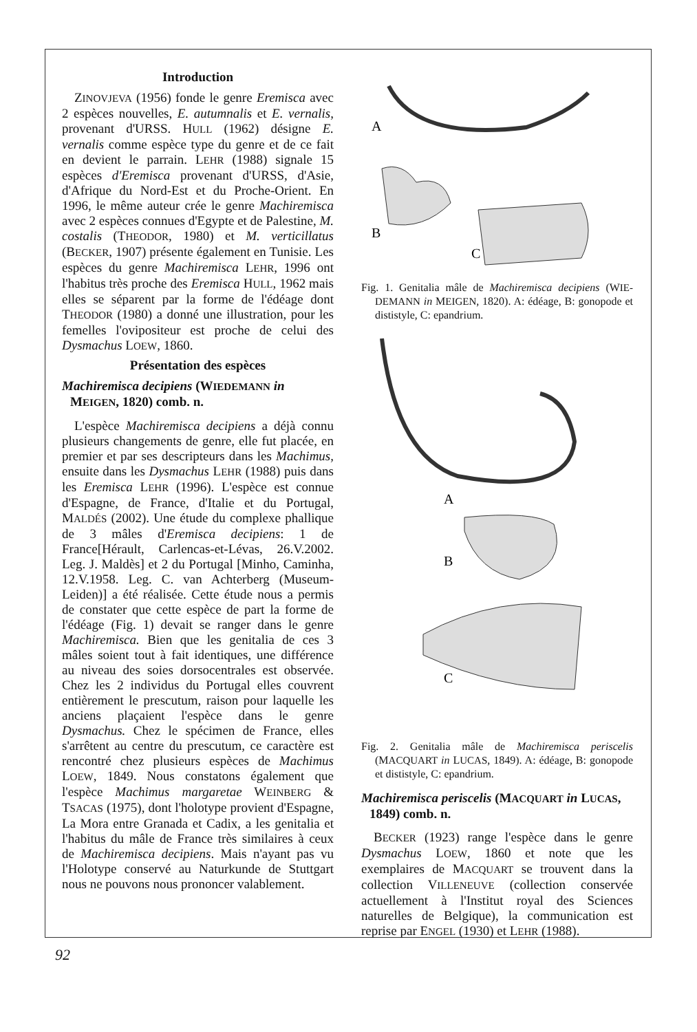Introduction
ZINOVJEVA (1956) fonde le genre Eremisca avec 2 espèces nouvelles, E. autumnalis et E. vernalis, provenant d'URSS. HULL (1962) désigne E. vernalis comme espèce type du genre et de ce fait en devient le parrain. LEHR (1988) signale 15 espèces d'Eremisca provenant d'URSS, d'Asie, d'Afrique du Nord-Est et du Proche-Orient. En 1996, le même auteur crée le genre Machiremisca avec 2 espèces connues d'Egypte et de Palestine, M. costalis (THEODOR, 1980) et M. verticillatus (BECKER, 1907) présente également en Tunisie. Les espèces du genre Machiremisca LEHR, 1996 ont l'habitus très proche des Eremisca HULL, 1962 mais elles se séparent par la forme de l'édéage dont THEODOR (1980) a donné une illustration, pour les femelles l'ovipositeur est proche de celui des Dysmachus LOEW, 1860.
Présentation des espèces
Machiremisca decipiens (WIEDEMANN in MEIGEN, 1820) comb. n.
L'espèce Machiremisca decipiens a déjà connu plusieurs changements de genre, elle fut placée, en premier et par ses descripteurs dans les Machimus, ensuite dans les Dysmachus LEHR (1988) puis dans les Eremisca LEHR (1996). L'espèce est connue d'Espagne, de France, d'Italie et du Portugal, MALDÉS (2002). Une étude du complexe phallique de 3 mâles d'Eremisca decipiens: 1 de France[Hérault, Carlencas-et-Lévas, 26.V.2002. Leg. J. Maldès] et 2 du Portugal [Minho, Caminha, 12.V.1958. Leg. C. van Achterberg (Museum-Leiden)] a été réalisée. Cette étude nous a permis de constater que cette espèce de part la forme de l'édéage (Fig. 1) devait se ranger dans le genre Machiremisca. Bien que les genitalia de ces 3 mâles soient tout à fait identiques, une différence au niveau des soies dorsocentrales est observée. Chez les 2 individus du Portugal elles couvrent entièrement le prescutum, raison pour laquelle les anciens plaçaient l'espèce dans le genre Dysmachus. Chez le spécimen de France, elles s'arrêtent au centre du prescutum, ce caractère est rencontré chez plusieurs espèces de Machimus LOEW, 1849. Nous constatons également que l'espèce Machimus margaretae WEINBERG & TSACAS (1975), dont l'holotype provient d'Espagne, La Mora entre Granada et Cadix, a les genitalia et l'habitus du mâle de France très similaires à ceux de Machiremisca decipiens. Mais n'ayant pas vu l'Holotype conservé au Naturkunde de Stuttgart nous ne pouvons nous prononcer valablement.
A
B
C
Fig. 1. Genitalia mâle de Machiremisca decipiens (WIE-DEMANN in MEIGEN, 1820). A: édéage, B: gonopode et dististyle, C: epandrium.
A
B
C
Fig. 2. Genitalia mâle de Machiremisca periscelis (MACQUART in LUCAS, 1849). A: édéage, B: gonopode et dististyle, C: epandrium.
Machiremisca periscelis (MACQUART in LUCAS, 1849) comb. n.
BECKER (1923) range l'espèce dans le genre Dysmachus LOEW, 1860 et note que les exemplaires de MACQUART se trouvent dans la collection VILLENEUVE (collection conservée actuellement à l'Institut royal des Sciences naturelles de Belgique), la communication est reprise par ENGEL (1930) et LEHR (1988).
92